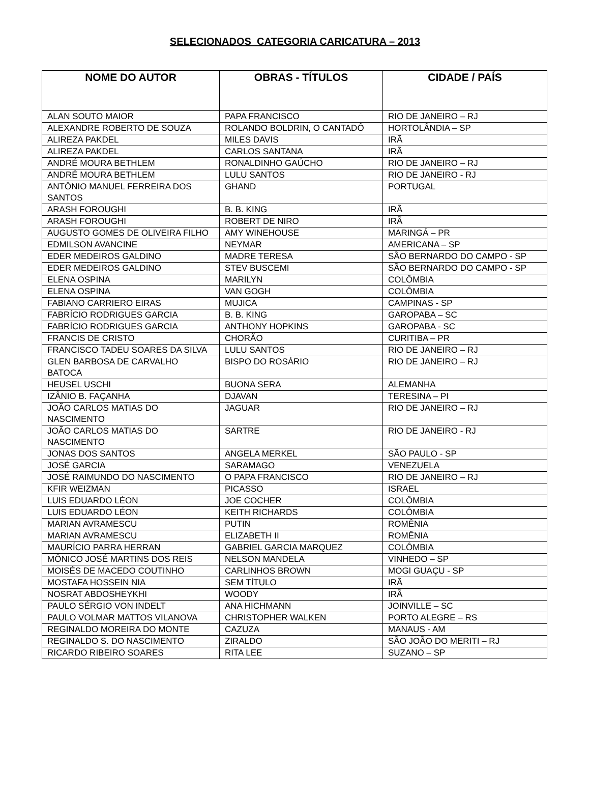SELECIONADOS CATEGORIA CARICATURA – 2013
| NOME DO AUTOR | OBRAS - TÍTULOS | CIDADE / PAÍS |
| --- | --- | --- |
| ALAN SOUTO MAIOR | PAPA FRANCISCO | RIO DE JANEIRO – RJ |
| ALEXANDRE ROBERTO DE SOUZA | ROLANDO BOLDRIN, O CANTADÔ | HORTOLÂNDIA – SP |
| ALIREZA PAKDEL | MILES DAVIS | IRÃ |
| ALIREZA PAKDEL | CARLOS SANTANA | IRÃ |
| ANDRÉ MOURA BETHLEM | RONALDINHO GAÚCHO | RIO DE JANEIRO – RJ |
| ANDRÉ MOURA BETHLEM | LULU SANTOS | RIO DE JANEIRO - RJ |
| ANTÔNIO MANUEL FERREIRA DOS SANTOS | GHAND | PORTUGAL |
| ARASH FOROUGHI | B. B. KING | IRÃ |
| ARASH FOROUGHI | ROBERT DE NIRO | IRÃ |
| AUGUSTO GOMES DE OLIVEIRA FILHO | AMY WINEHOUSE | MARINGÁ – PR |
| EDMILSON AVANCINE | NEYMAR | AMERICANA – SP |
| EDER MEDEIROS GALDINO | MADRE TERESA | SÃO BERNARDO DO CAMPO - SP |
| EDER MEDEIROS GALDINO | STEV BUSCEMI | SÃO BERNARDO DO CAMPO - SP |
| ELENA OSPINA | MARILYN | COLÔMBIA |
| ELENA OSPINA | VAN GOGH | COLÔMBIA |
| FABIANO CARRIERO EIRAS | MUJICA | CAMPINAS - SP |
| FABRÍCIO RODRIGUES GARCIA | B. B. KING | GAROPABA – SC |
| FABRÍCIO RODRIGUES GARCIA | ANTHONY HOPKINS | GAROPABA - SC |
| FRANCIS DE CRISTO | CHORÃO | CURITIBA – PR |
| FRANCISCO TADEU SOARES DA SILVA | LULU SANTOS | RIO DE JANEIRO – RJ |
| GLEN BARBOSA DE CARVALHO BATOCA | BISPO DO ROSÁRIO | RIO DE JANEIRO – RJ |
| HEUSEL USCHI | BUONA SERA | ALEMANHA |
| IZÂNIO B. FAÇANHA | DJAVAN | TERESINA – PI |
| JOÃO CARLOS MATIAS DO NASCIMENTO | JAGUAR | RIO DE JANEIRO – RJ |
| JOÃO CARLOS MATIAS DO NASCIMENTO | SARTRE | RIO DE JANEIRO - RJ |
| JONAS DOS SANTOS | ANGELA MERKEL | SÃO PAULO - SP |
| JOSÉ GARCIA | SARAMAGO | VENEZUELA |
| JOSÉ RAIMUNDO DO NASCIMENTO | O PAPA FRANCISCO | RIO DE JANEIRO – RJ |
| KFIR WEIZMAN | PICASSO | ISRAEL |
| LUIS EDUARDO LÉON | JOE COCHER | COLÔMBIA |
| LUIS EDUARDO LÉON | KEITH RICHARDS | COLÔMBIA |
| MARIAN AVRAMESCU | PUTIN | ROMÊNIA |
| MARIAN AVRAMESCU | ELIZABETH II | ROMÊNIA |
| MAURÍCIO PARRA HERRAN | GABRIEL GARCIA MARQUEZ | COLÔMBIA |
| MÔNICO JOSÉ MARTINS DOS REIS | NELSON MANDELA | VINHEDO – SP |
| MOISÉS DE MACEDO COUTINHO | CARLINHOS BROWN | MOGI GUAÇU - SP |
| MOSTAFA HOSSEIN NIA | SEM TÍTULO | IRÃ |
| NOSRAT ABDOSHEYKHI | WOODY | IRÃ |
| PAULO SÉRGIO VON INDELT | ANA HICHMANN | JOINVILLE – SC |
| PAULO VOLMAR MATTOS VILANOVA | CHRISTOPHER WALKEN | PORTO ALEGRE – RS |
| REGINALDO MOREIRA DO MONTE | CAZUZA | MANAUS - AM |
| REGINALDO S. DO NASCIMENTO | ZIRALDO | SÃO JOÃO DO MERITI – RJ |
| RICARDO RIBEIRO SOARES | RITA LEE | SUZANO – SP |